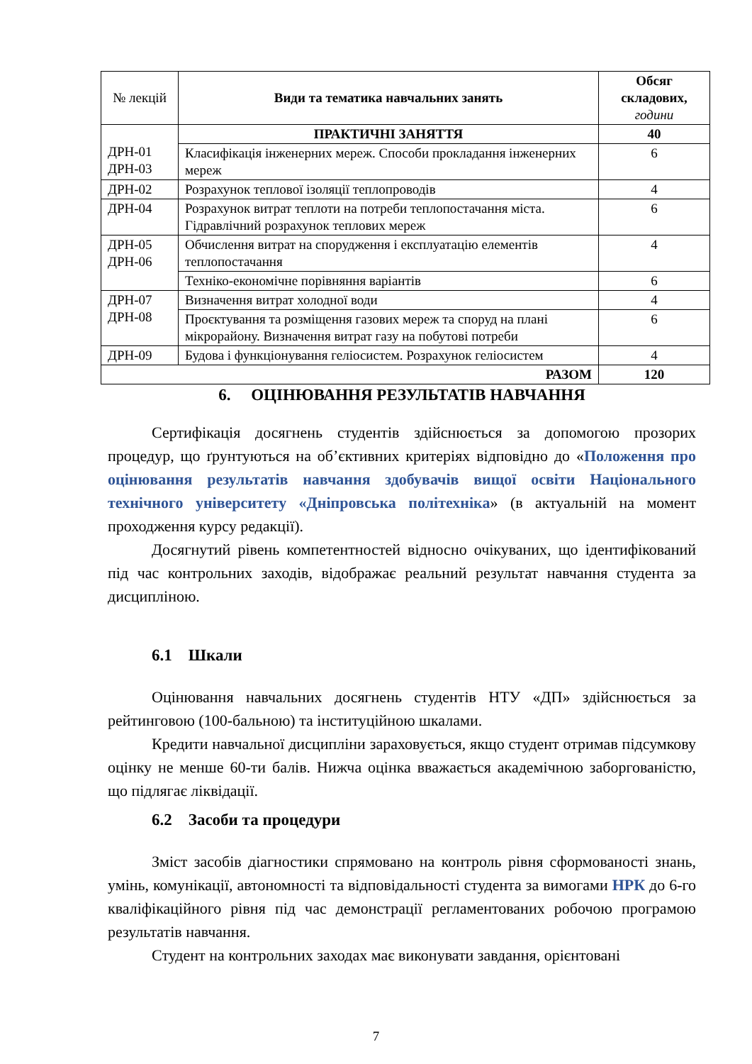| № лекцій | Види та тематика навчальних занять | Обсяг складових, години |
| --- | --- | --- |
| ДРН-01 ДРН-03 | ПРАКТИЧНІ ЗАНЯТТЯ | 40 |
| | Класифікація інженерних мереж. Способи прокладання інженерних мереж | 6 |
| ДРН-02 | Розрахунок теплової ізоляції теплопроводів | 4 |
| ДРН-04 | Розрахунок витрат теплоти на потреби теплопостачання міста. Гідравлічний розрахунок теплових мереж | 6 |
| ДРН-05 ДРН-06 | Обчислення витрат на спорудження і експлуатацію елементів теплопостачання | 4 |
| | Техніко-економічне порівняння варіантів | 6 |
| ДРН-07 ДРН-08 | Визначення витрат холодної води | 4 |
| | Проєктування та розміщення газових мереж та споруд на плані мікрорайону. Визначення витрат газу на побутові потреби | 6 |
| ДРН-09 | Будова і функціонування геліосистем. Розрахунок геліосистем | 4 |
| РАЗОМ | | 120 |
6. ОЦІНЮВАННЯ РЕЗУЛЬТАТІВ НАВЧАННЯ
Сертифікація досягнень студентів здійснюється за допомогою прозорих процедур, що ґрунтуються на об’єктивних критеріях відповідно до «Положення про оцінювання результатів навчання здобувачів вищої освіти Національного технічного університету «Дніпровська політехніка» (в актуальній на момент проходження курсу редакції).
Досягнутий рівень компетентностей відносно очікуваних, що ідентифікований під час контрольних заходів, відображає реальний результат навчання студента за дисципліною.
6.1 Шкали
Оцінювання навчальних досягнень студентів НТУ «ДП» здійснюється за рейтинговою (100-бальною) та інституційною шкалами.
Кредити навчальної дисципліни зараховується, якщо студент отримав підсумкову оцінку не менше 60-ти балів. Нижча оцінка вважається академічною заборгованістю, що підлягає ліквідації.
6.2 Засоби та процедури
Зміст засобів діагностики спрямовано на контроль рівня сформованості знань, умінь, комунікації, автономності та відповідальності студента за вимогами НРК до 6-го кваліфікаційного рівня під час демонстрації регламентованих робочою програмою результатів навчання.
Студент на контрольних заходах має виконувати завдання, орієнтовані
7